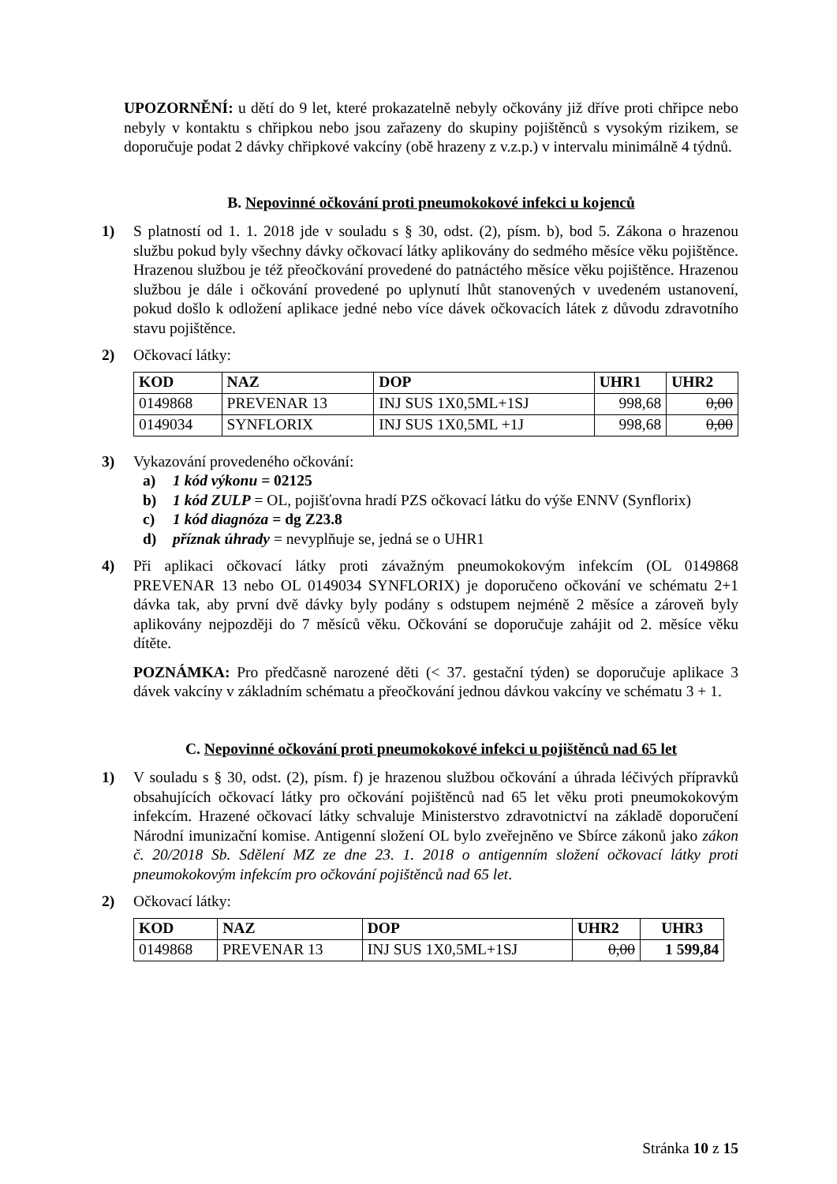UPOZORNĚNÍ: u dětí do 9 let, které prokazatelně nebyly očkovány již dříve proti chřipce nebo nebyly v kontaktu s chřipkou nebo jsou zařazeny do skupiny pojištěnců s vysokým rizikem, se doporučuje podat 2 dávky chřipkové vakcíny (obě hrazeny z v.z.p.) v intervalu minimálně 4 týdnů.
B. Nepovinné očkování proti pneumokokové infekci u kojenců
1) S platností od 1. 1. 2018 jde v souladu s § 30, odst. (2), písm. b), bod 5. Zákona o hrazenou službu pokud byly všechny dávky očkovací látky aplikovány do sedmého měsíce věku pojištěnce. Hrazenou službou je též přeočkování provedené do patnáctého měsíce věku pojištěnce. Hrazenou službou je dále i očkování provedené po uplynutí lhůt stanovených v uvedeném ustanovení, pokud došlo k odložení aplikace jedné nebo více dávek očkovacích látek z důvodu zdravotního stavu pojištěnce.
2) Očkovací látky:
| KOD | NAZ | DOP | UHR1 | UHR2 |
| --- | --- | --- | --- | --- |
| 0149868 | PREVENAR 13 | INJ SUS 1X0,5ML+1SJ | 998,68 | 0,00 |
| 0149034 | SYNFLORIX | INJ SUS 1X0,5ML +1J | 998,68 | 0,00 |
3) Vykazování provedeného očkování:
a) 1 kód výkonu = 02125
b) 1 kód ZULP = OL, pojišťovna hradí PZS očkovací látku do výše ENNV (Synflorix)
c) 1 kód diagnóza = dg Z23.8
d) příznak úhrady = nevyplňuje se, jedná se o UHR1
4) Při aplikaci očkovací látky proti závažným pneumokokovým infekcím (OL 0149868 PREVENAR 13 nebo OL 0149034 SYNFLORIX) je doporučeno očkování ve schématu 2+1 dávka tak, aby první dvě dávky byly podány s odstupem nejméně 2 měsíce a zároveň byly aplikovány nejpozději do 7 měsíců věku. Očkování se doporučuje zahájit od 2. měsíce věku dítěte.
POZNÁMKA: Pro předčasně narozené děti (< 37. gestační týden) se doporučuje aplikace 3 dávek vakcíny v základním schématu a přeočkování jednou dávkou vakcíny ve schématu 3 + 1.
C. Nepovinné očkování proti pneumokokové infekci u pojištěnců nad 65 let
1) V souladu s § 30, odst. (2), písm. f) je hrazenou službou očkování a úhrada léčivých přípravků obsahujících očkovací látky pro očkování pojištěnců nad 65 let věku proti pneumokokovým infekcím. Hrazené očkovací látky schvaluje Ministerstvo zdravotnictví na základě doporučení Národní imunizační komise. Antigenní složení OL bylo zveřejněno ve Sbírce zákonů jako zákon č. 20/2018 Sb. Sdělení MZ ze dne 23. 1. 2018 o antigenním složení očkovací látky proti pneumokokovým infekcím pro očkování pojištěnců nad 65 let.
2) Očkovací látky:
| KOD | NAZ | DOP | UHR2 | UHR3 |
| --- | --- | --- | --- | --- |
| 0149868 | PREVENAR 13 | INJ SUS 1X0,5ML+1SJ | 0,00 | 1 599,84 |
Stránka 10 z 15